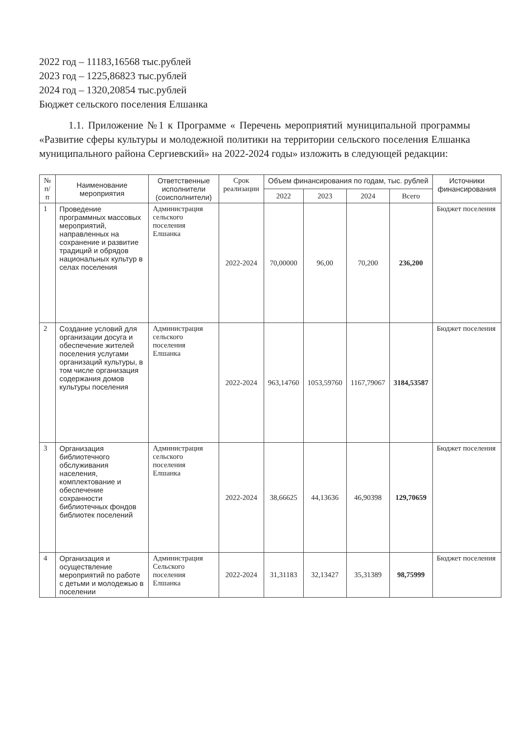2022 год – 11183,16568 тыс.рублей
2023 год – 1225,86823 тыс.рублей
2024 год – 1320,20854 тыс.рублей
Бюджет сельского поселения Елшанка
1.1. Приложение №1 к Программе « Перечень мероприятий муниципальной программы «Развитие сферы культуры и молодежной политики на территории сельского поселения Елшанка муниципального района Сергиевский» на 2022-2024 годы» изложить в следующей редакции:
| № п/п | Наименование мероприятия | Ответственные исполнители (соисполнители) | Срок реализации | Объем финансирования по годам, тыс. рублей | | | | Источники финансирования |
| --- | --- | --- | --- | --- | --- | --- | --- | --- |
| | | | | 2022 | 2023 | 2024 | Всего | |
| 1 | Проведение программных массовых мероприятий, направленных на сохранение и развитие традиций и обрядов национальных культур в селах поселения | Администрация сельского поселения Елшанка | 2022-2024 | 70,00000 | 96,00 | 70,200 | 236,200 | Бюджет поселения |
| 2 | Создание условий для организации досуга и обеспечение жителей поселения услугами организаций культуры, в том числе организация содержания домов культуры поселения | Администрация сельского поселения Елшанка | 2022-2024 | 963,14760 | 1053,59760 | 1167,79067 | 3184,53587 | Бюджет поселения |
| 3 | Организация библиотечного обслуживания населения, комплектование и обеспечение сохранности библиотечных фондов библиотек поселений | Администрация сельского поселения Елшанка | 2022-2024 | 38,66625 | 44,13636 | 46,90398 | 129,70659 | Бюджет поселения |
| 4 | Организация и осуществление мероприятий по работе с детьми и молодежью в поселении | Администрация Сельского поселения Елшанка | 2022-2024 | 31,31183 | 32,13427 | 35,31389 | 98,75999 | Бюджет поселения |